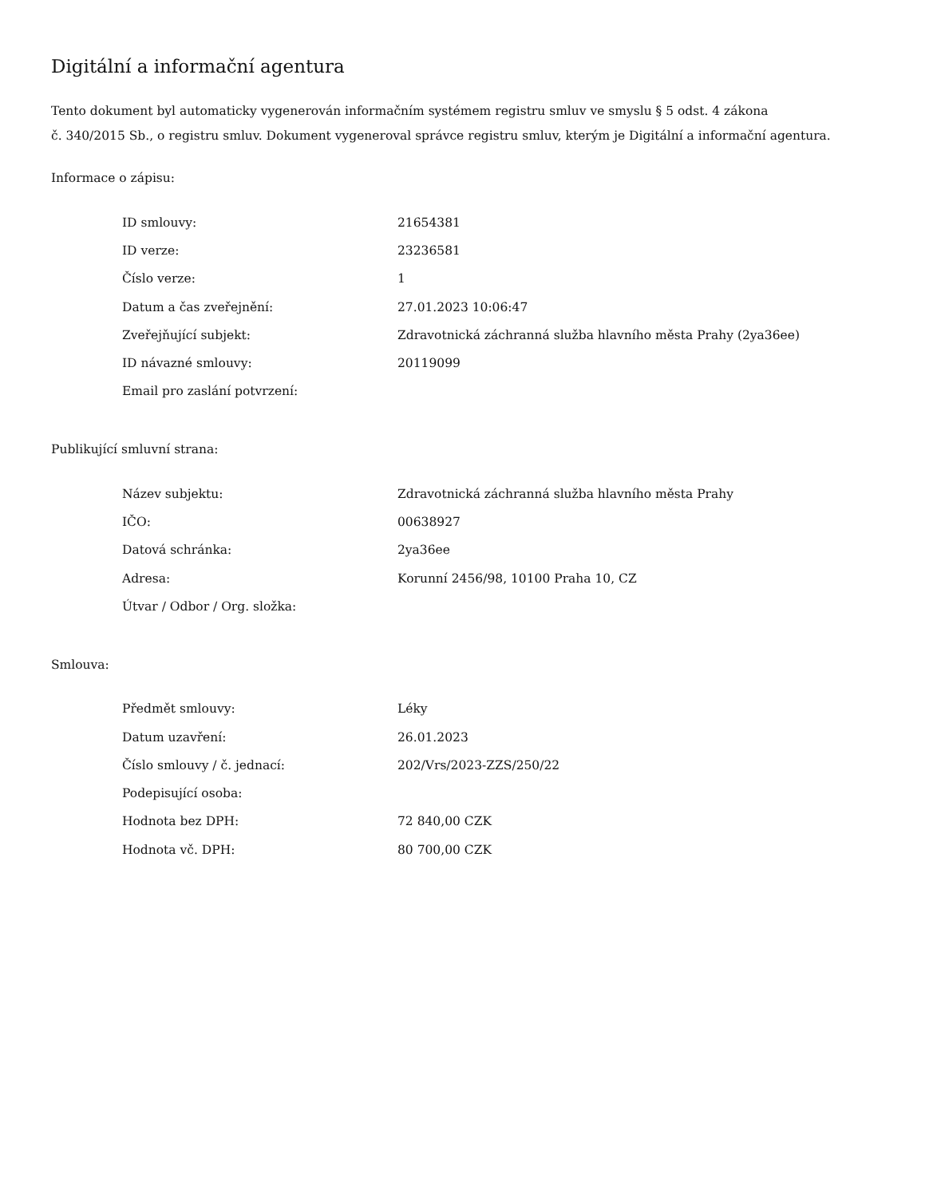Digitální a informační agentura
Tento dokument byl automaticky vygenerován informačním systémem registru smluv ve smyslu § 5 odst. 4 zákona
č. 340/2015 Sb., o registru smluv. Dokument vygeneroval správce registru smluv, kterým je Digitální a informační agentura.
Informace o zápisu:
| ID smlouvy: | 21654381 |
| ID verze: | 23236581 |
| Číslo verze: | 1 |
| Datum a čas zveřejnění: | 27.01.2023 10:06:47 |
| Zveřejňující subjekt: | Zdravotnická záchranná služba hlavního města Prahy (2ya36ee) |
| ID návazné smlouvy: | 20119099 |
| Email pro zaslání potvrzení: | |
Publikující smluvní strana:
| Název subjektu: | Zdravotnická záchranná služba hlavního města Prahy |
| IČO: | 00638927 |
| Datová schránka: | 2ya36ee |
| Adresa: | Korunní 2456/98, 10100 Praha 10, CZ |
| Útvar / Odbor / Org. složka: | |
Smlouva:
| Předmět smlouvy: | Léky |
| Datum uzavření: | 26.01.2023 |
| Číslo smlouvy / č. jednací: | 202/Vrs/2023-ZZS/250/22 |
| Podepisující osoba: | |
| Hodnota bez DPH: | 72 840,00 CZK |
| Hodnota vč. DPH: | 80 700,00 CZK |